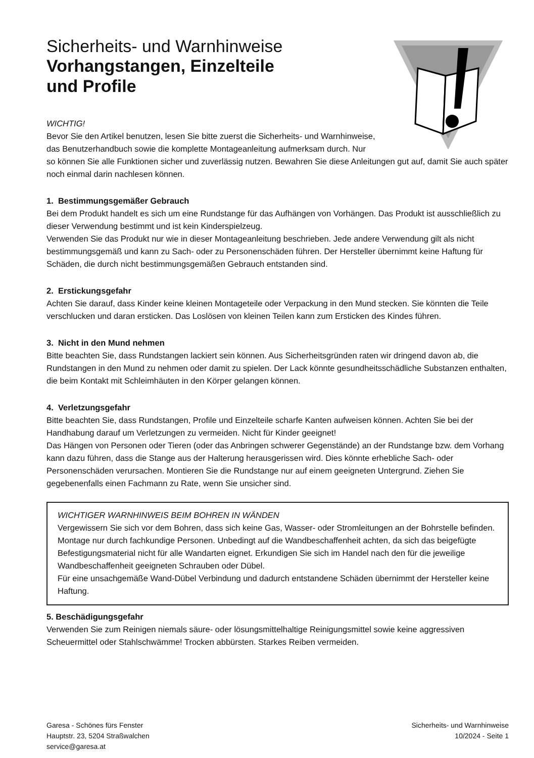Sicherheits- und Warnhinweise
Vorhangstangen, Einzelteile
und Profile
WICHTIG!
Bevor Sie den Artikel benutzen, lesen Sie bitte zuerst die Sicherheits- und Warnhinweise,
das Benutzerhandbuch sowie die komplette Montageanleitung aufmerksam durch. Nur
so können Sie alle Funktionen sicher und zuverlässig nutzen. Bewahren Sie diese Anleitungen gut auf, damit Sie auch später noch einmal darin nachlesen können.
1. Bestimmungsgemäßer Gebrauch
Bei dem Produkt handelt es sich um eine Rundstange für das Aufhängen von Vorhängen. Das Produkt ist ausschließlich zu dieser Verwendung bestimmt und ist kein Kinderspielzeug.
Verwenden Sie das Produkt nur wie in dieser Montageanleitung beschrieben. Jede andere Verwendung gilt als nicht bestimmungsgemäß und kann zu Sach- oder zu Personenschäden führen. Der Hersteller übernimmt keine Haftung für Schäden, die durch nicht bestimmungsgemäßen Gebrauch entstanden sind.
2. Erstickungsgefahr
Achten Sie darauf, dass Kinder keine kleinen Montageteile oder Verpackung in den Mund stecken. Sie könnten die Teile verschlucken und daran ersticken. Das Loslösen von kleinen Teilen kann zum Ersticken des Kindes führen.
3. Nicht in den Mund nehmen
Bitte beachten Sie, dass Rundstangen lackiert sein können. Aus Sicherheitsgründen raten wir dringend davon ab, die Rundstangen in den Mund zu nehmen oder damit zu spielen. Der Lack könnte gesundheitsschädliche Substanzen enthalten, die beim Kontakt mit Schleimhäuten in den Körper gelangen können.
4. Verletzungsgefahr
Bitte beachten Sie, dass Rundstangen, Profile und Einzelteile scharfe Kanten aufweisen können. Achten Sie bei der Handhabung darauf um Verletzungen zu vermeiden. Nicht für Kinder geeignet!
Das Hängen von Personen oder Tieren (oder das Anbringen schwerer Gegenstände) an der Rundstange bzw. dem Vorhang kann dazu führen, dass die Stange aus der Halterung herausgerissen wird. Dies könnte erhebliche Sach- oder Personenschäden verursachen. Montieren Sie die Rundstange nur auf einem geeigneten Untergrund. Ziehen Sie gegebenenfalls einen Fachmann zu Rate, wenn Sie unsicher sind.
WICHTIGER WARNHINWEIS BEIM BOHREN IN WÄNDEN
Vergewissern Sie sich vor dem Bohren, dass sich keine Gas, Wasser- oder Stromleitungen an der Bohrstelle befinden. Montage nur durch fachkundige Personen. Unbedingt auf die Wandbeschaffenheit achten, da sich das beigefügte Befestigungsmaterial nicht für alle Wandarten eignet. Erkundigen Sie sich im Handel nach den für die jeweilige Wandbeschaffenheit geeigneten Schrauben oder Dübel.
Für eine unsachgemäße Wand-Dübel Verbindung und dadurch entstandene Schäden übernimmt der Hersteller keine Haftung.
5. Beschädigungsgefahr
Verwenden Sie zum Reinigen niemals säure- oder lösungsmittelhaltige Reinigungsmittel sowie keine aggressiven Scheuermittel oder Stahlschwämme! Trocken abbürsten. Starkes Reiben vermeiden.
Garesa - Schönes fürs Fenster
Hauptstr. 23, 5204 Straßwalchen
service@garesa.at
Sicherheits- und Warnhinweise
10/2024 - Seite 1